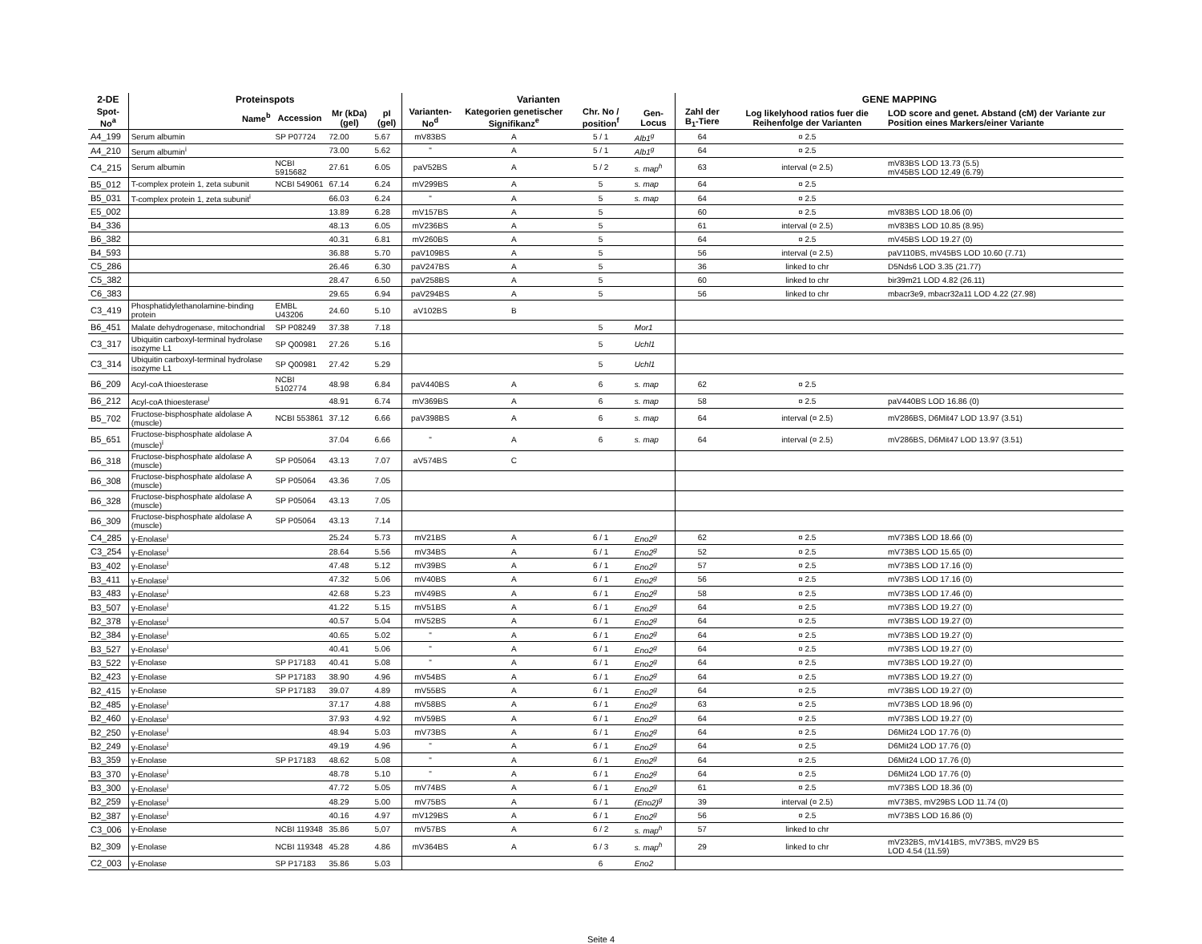| 2-DE | Proteinspots | | | | Varianten | | | | GENE MAPPING | | |
| --- | --- | --- | --- | --- | --- | --- | --- | --- | --- | --- | --- |
| Spot-No<sup>a</sup> | Name<sup>b</sup> | Accession | Mr (kDa) (gel) | pI (gel) | Varianten-No<sup>d</sup> | Kategorien genetischer Signifikanz<sup>e</sup> | Chr. No / position<sup>f</sup> | Gen-Locus | Zahl der B<sub>1</sub>-Tiere | Log likelyhood ratios fuer die Reihenfolge der Varianten | LOD score and genet. Abstand (cM) der Variante zur Position eines Markers/einer Variante |
| A4_199 | Serum albumin | SP P07724 | 72.00 | 5.67 | mV83BS | A | 5 / 1 | Alb1<sup>g</sup> | 64 | ¤ 2.5 | |
| A4_210 | Serum albumin<sup>i</sup> | | 73.00 | 5.62 | " | A | 5 / 1 | Alb1<sup>g</sup> | 64 | ¤ 2.5 | |
| C4_215 | Serum albumin | NCBI 5915682 | 27.61 | 6.05 | paV52BS | A | 5 / 2 | s. map<sup>h</sup> | 63 | interval (¤ 2.5) | mV83BS LOD 13.73 (5.5) mV45BS LOD 12.49 (6.79) |
| B5_012 | T-complex protein 1, zeta subunit | NCBI 549061 | 67.14 | 6.24 | mV299BS | A | 5 | s. map | 64 | ¤ 2.5 | |
| B5_031 | T-complex protein 1, zeta subunit<sup>i</sup> | | 66.03 | 6.24 | " | A | 5 | s. map | 64 | ¤ 2.5 | |
| E5_002 | | | 13.89 | 6.28 | mV157BS | A | 5 | | 60 | ¤ 2.5 | mV83BS LOD 18.06 (0) |
| B4_336 | | | 48.13 | 6.05 | mV236BS | A | 5 | | 61 | interval (¤ 2.5) | mV83BS LOD 10.85 (8.95) |
| B6_382 | | | 40.31 | 6.81 | mV260BS | A | 5 | | 64 | ¤ 2.5 | mV45BS LOD 19.27 (0) |
| B4_593 | | | 36.88 | 5.70 | paV109BS | A | 5 | | 56 | interval (¤ 2.5) | paV110BS, mV45BS LOD 10.60 (7.71) |
| C5_286 | | | 26.46 | 6.30 | paV247BS | A | 5 | | 36 | linked to chr | D5Nds6 LOD 3.35 (21.77) |
| C5_382 | | | 28.47 | 6.50 | paV258BS | A | 5 | | 60 | linked to chr | bir39m21 LOD 4.82 (26.11) |
| C6_383 | | | 29.65 | 6.94 | paV294BS | A | 5 | | 56 | linked to chr | mbacr3e9, mbacr32a11 LOD 4.22 (27.98) |
| C3_419 | Phosphatidylethanolamine-binding protein | EMBL U43206 | 24.60 | 5.10 | aV102BS | B | | | | | |
| B6_451 | Malate dehydrogenase, mitochondrial | SP P08249 | 37.38 | 7.18 | | | 5 | Mor1 | | | |
| C3_317 | Ubiquitin carboxyl-terminal hydrolase isozyme L1 | SP Q00981 | 27.26 | 5.16 | | | 5 | Uchl1 | | | |
| C3_314 | Ubiquitin carboxyl-terminal hydrolase isozyme L1 | SP Q00981 | 27.42 | 5.29 | | | 5 | Uchl1 | | | |
| B6_209 | Acyl-coA thioesterase | NCBI 5102774 | 48.98 | 6.84 | paV440BS | A | 6 | s. map | 62 | ¤ 2.5 | |
| B6_212 | Acyl-coA thioesterase<sup>i</sup> | | 48.91 | 6.74 | mV369BS | A | 6 | s. map | 58 | ¤ 2.5 | paV440BS LOD 16.86 (0) |
| B5_702 | Fructose-bisphosphate aldolase A (muscle) | NCBI 553861 | 37.12 | 6.66 | paV398BS | A | 6 | s. map | 64 | interval (¤ 2.5) | mV286BS, D6Mit47 LOD 13.97 (3.51) |
| B5_651 | Fructose-bisphosphate aldolase A (muscle)<sup>i</sup> | | 37.04 | 6.66 | " | A | 6 | s. map | 64 | interval (¤ 2.5) | mV286BS, D6Mit47 LOD 13.97 (3.51) |
| B6_318 | Fructose-bisphosphate aldolase A (muscle) | SP P05064 | 43.13 | 7.07 | aV574BS | C | | | | | |
| B6_308 | Fructose-bisphosphate aldolase A (muscle) | SP P05064 | 43.36 | 7.05 | | | | | | | |
| B6_328 | Fructose-bisphosphate aldolase A (muscle) | SP P05064 | 43.13 | 7.05 | | | | | | | |
| B6_309 | Fructose-bisphosphate aldolase A (muscle) | SP P05064 | 43.13 | 7.14 | | | | | | | |
| C4_285 | γ-Enolase<sup>i</sup> | | 25.24 | 5.73 | mV21BS | A | 6 / 1 | Eno2<sup>g</sup> | 62 | ¤ 2.5 | mV73BS LOD 18.66 (0) |
| C3_254 | γ-Enolase<sup>i</sup> | | 28.64 | 5.56 | mV34BS | A | 6 / 1 | Eno2<sup>g</sup> | 52 | ¤ 2.5 | mV73BS LOD 15.65 (0) |
| B3_402 | γ-Enolase<sup>i</sup> | | 47.48 | 5.12 | mV39BS | A | 6 / 1 | Eno2<sup>g</sup> | 57 | ¤ 2.5 | mV73BS LOD 17.16 (0) |
| B3_411 | γ-Enolase<sup>i</sup> | | 47.32 | 5.06 | mV40BS | A | 6 / 1 | Eno2<sup>g</sup> | 56 | ¤ 2.5 | mV73BS LOD 17.16 (0) |
| B3_483 | γ-Enolase<sup>i</sup> | | 42.68 | 5.23 | mV49BS | A | 6 / 1 | Eno2<sup>g</sup> | 58 | ¤ 2.5 | mV73BS LOD 17.46 (0) |
| B3_507 | γ-Enolase<sup>i</sup> | | 41.22 | 5.15 | mV51BS | A | 6 / 1 | Eno2<sup>g</sup> | 64 | ¤ 2.5 | mV73BS LOD 19.27 (0) |
| B2_378 | γ-Enolase<sup>i</sup> | | 40.57 | 5.04 | mV52BS | A | 6 / 1 | Eno2<sup>g</sup> | 64 | ¤ 2.5 | mV73BS LOD 19.27 (0) |
| B2_384 | γ-Enolase<sup>i</sup> | | 40.65 | 5.02 | " | A | 6 / 1 | Eno2<sup>g</sup> | 64 | ¤ 2.5 | mV73BS LOD 19.27 (0) |
| B3_527 | γ-Enolase<sup>i</sup> | | 40.41 | 5.06 | " | A | 6 / 1 | Eno2<sup>g</sup> | 64 | ¤ 2.5 | mV73BS LOD 19.27 (0) |
| B3_522 | γ-Enolase | SP P17183 | 40.41 | 5.08 | " | A | 6 / 1 | Eno2<sup>g</sup> | 64 | ¤ 2.5 | mV73BS LOD 19.27 (0) |
| B2_423 | γ-Enolase | SP P17183 | 38.90 | 4.96 | mV54BS | A | 6 / 1 | Eno2<sup>g</sup> | 64 | ¤ 2.5 | mV73BS LOD 19.27 (0) |
| B2_415 | γ-Enolase | SP P17183 | 39.07 | 4.89 | mV55BS | A | 6 / 1 | Eno2<sup>g</sup> | 64 | ¤ 2.5 | mV73BS LOD 19.27 (0) |
| B2_485 | γ-Enolase<sup>i</sup> | | 37.17 | 4.88 | mV58BS | A | 6 / 1 | Eno2<sup>g</sup> | 63 | ¤ 2.5 | mV73BS LOD 18.96 (0) |
| B2_460 | γ-Enolase<sup>i</sup> | | 37.93 | 4.92 | mV59BS | A | 6 / 1 | Eno2<sup>g</sup> | 64 | ¤ 2.5 | mV73BS LOD 19.27 (0) |
| B2_250 | γ-Enolase<sup>i</sup> | | 48.94 | 5.03 | mV73BS | A | 6 / 1 | Eno2<sup>g</sup> | 64 | ¤ 2.5 | D6Mit24 LOD 17.76 (0) |
| B2_249 | γ-Enolase<sup>i</sup> | | 49.19 | 4.96 | " | A | 6 / 1 | Eno2<sup>g</sup> | 64 | ¤ 2.5 | D6Mit24 LOD 17.76 (0) |
| B3_359 | γ-Enolase | SP P17183 | 48.62 | 5.08 | " | A | 6 / 1 | Eno2<sup>g</sup> | 64 | ¤ 2.5 | D6Mit24 LOD 17.76 (0) |
| B3_370 | γ-Enolase<sup>i</sup> | | 48.78 | 5.10 | " | A | 6 / 1 | Eno2<sup>g</sup> | 64 | ¤ 2.5 | D6Mit24 LOD 17.76 (0) |
| B3_300 | γ-Enolase<sup>i</sup> | | 47.72 | 5.05 | mV74BS | A | 6 / 1 | Eno2<sup>g</sup> | 61 | ¤ 2.5 | mV73BS LOD 18.36 (0) |
| B2_259 | γ-Enolase<sup>i</sup> | | 48.29 | 5.00 | mV75BS | A | 6 / 1 | (Eno2)<sup>g</sup> | 39 | interval (¤ 2.5) | mV73BS, mV29BS LOD 11.74 (0) |
| B2_387 | γ-Enolase<sup>i</sup> | | 40.16 | 4.97 | mV129BS | A | 6 / 1 | Eno2<sup>g</sup> | 56 | ¤ 2.5 | mV73BS LOD 16.86 (0) |
| C3_006 | γ-Enolase | NCBI 119348 | 35.86 | 5,07 | mV57BS | A | 6 / 2 | s. map<sup>h</sup> | 57 | linked to chr | |
| B2_309 | γ-Enolase | NCBI 119348 | 45.28 | 4.86 | mV364BS | A | 6 / 3 | s. map<sup>h</sup> | 29 | linked to chr | mV232BS, mV141BS, mV73BS, mV29 BS LOD 4.54 (11.59) |
| C2_003 | γ-Enolase | SP P17183 | 35.86 | 5.03 | | | 6 | Eno2 | | | |
Seite 4